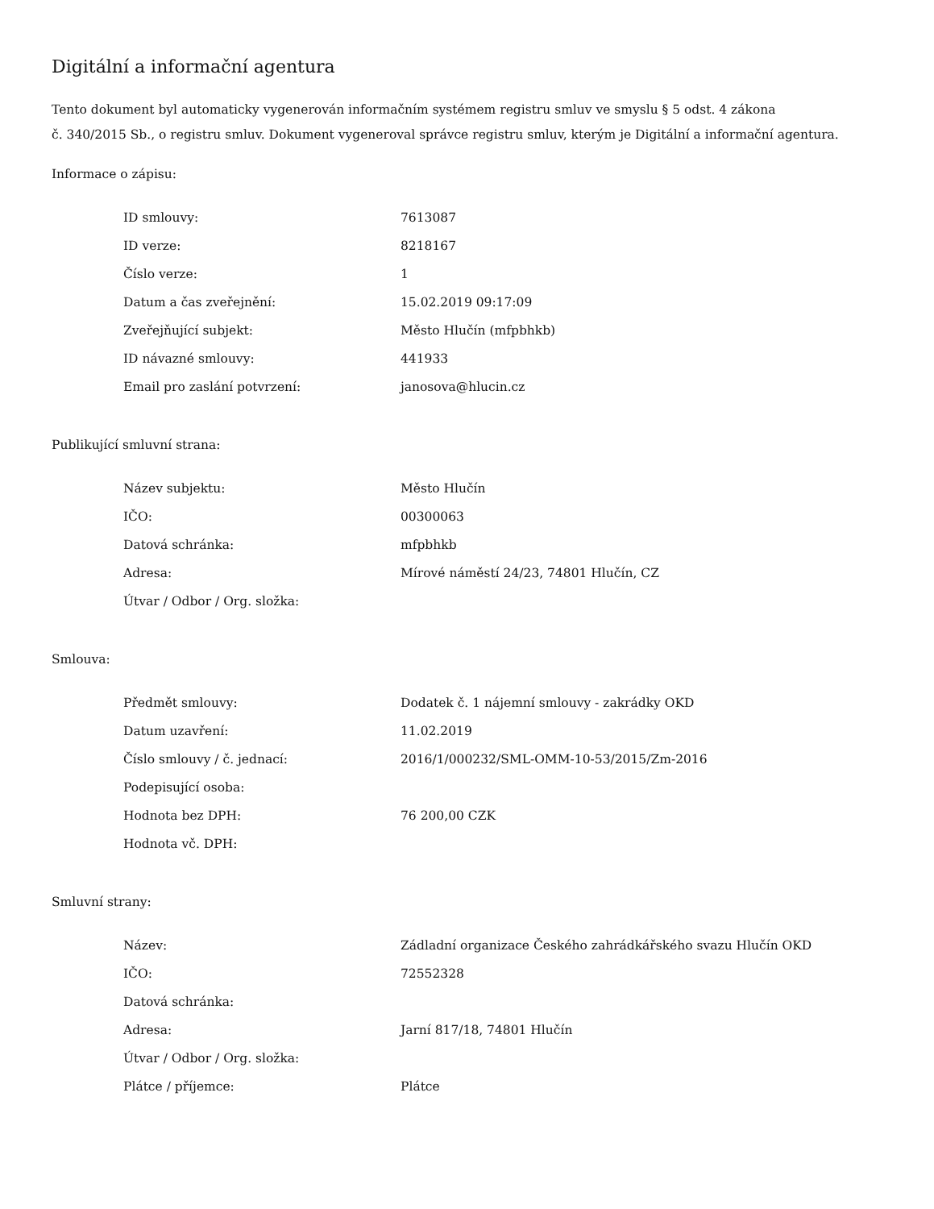Digitální a informační agentura
Tento dokument byl automaticky vygenerován informačním systémem registru smluv ve smyslu § 5 odst. 4 zákona
č. 340/2015 Sb., o registru smluv. Dokument vygeneroval správce registru smluv, kterým je Digitální a informační agentura.
Informace o zápisu:
| ID smlouvy: | 7613087 |
| ID verze: | 8218167 |
| Číslo verze: | 1 |
| Datum a čas zveřejnění: | 15.02.2019 09:17:09 |
| Zveřejňující subjekt: | Město Hlučín (mfpbhkb) |
| ID návazné smlouvy: | 441933 |
| Email pro zaslání potvrzení: | janosova@hlucin.cz |
Publikující smluvní strana:
| Název subjektu: | Město Hlučín |
| IČO: | 00300063 |
| Datová schránka: | mfpbhkb |
| Adresa: | Mírové náměstí 24/23, 74801 Hlučín, CZ |
| Útvar / Odbor / Org. složka: | |
Smlouva:
| Předmět smlouvy: | Dodatek č. 1 nájemní smlouvy - zakrádky OKD |
| Datum uzavření: | 11.02.2019 |
| Číslo smlouvy / č. jednací: | 2016/1/000232/SML-OMM-10-53/2015/Zm-2016 |
| Podepisující osoba: | |
| Hodnota bez DPH: | 76 200,00 CZK |
| Hodnota vč. DPH: | |
Smluvní strany:
| Název: | Zádladní organizace Českého zahrádkářského svazu Hlučín OKD |
| IČO: | 72552328 |
| Datová schránka: | |
| Adresa: | Jarní 817/18, 74801 Hlučín |
| Útvar / Odbor / Org. složka: | |
| Plátce / příjemce: | Plátce |